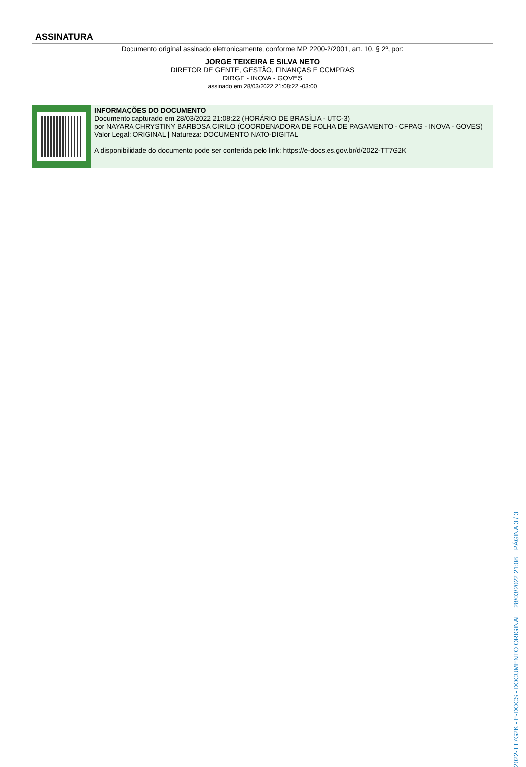ASSINATURA
Documento original assinado eletronicamente, conforme MP 2200-2/2001, art. 10, § 2º, por:
JORGE TEIXEIRA E SILVA NETO
DIRETOR DE GENTE, GESTÃO, FINANÇAS E COMPRAS
DIRGF - INOVA - GOVES
assinado em 28/03/2022 21:08:22 -03:00
INFORMAÇÕES DO DOCUMENTO
Documento capturado em 28/03/2022 21:08:22 (HORÁRIO DE BRASÍLIA - UTC-3)
por NAYARA CHRYSTINY BARBOSA CIRILO (COORDENADORA DE FOLHA DE PAGAMENTO - CFPAG - INOVA - GOVES)
Valor Legal: ORIGINAL | Natureza: DOCUMENTO NATO-DIGITAL
A disponibilidade do documento pode ser conferida pelo link: https://e-docs.es.gov.br/d/2022-TT7G2K
2022-TT7G2K - E-DOCS - DOCUMENTO ORIGINAL 28/03/2022 21:08 PÁGINA 3 / 3